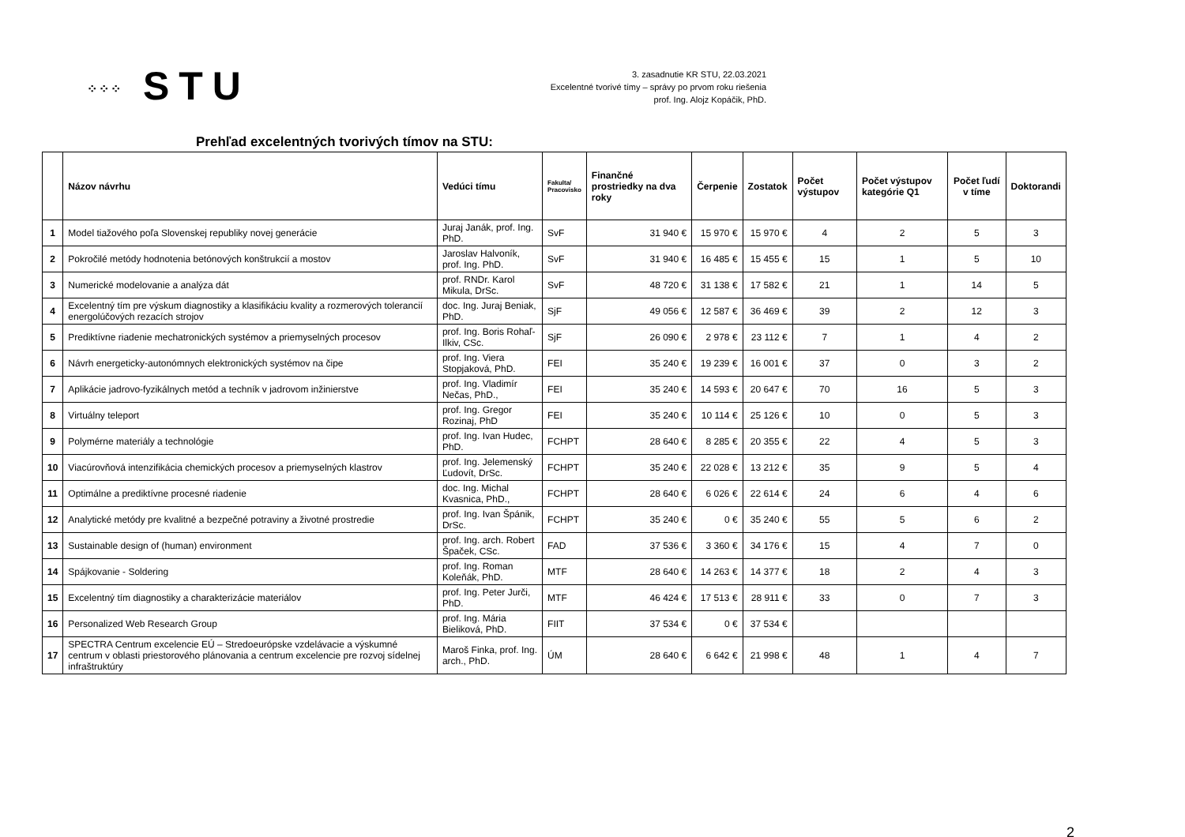⁘⁘⁘ STU
3. zasadnutie KR STU, 22.03.2021
Excelentné tvorivé tímy – správy po prvom roku riešenia
prof. Ing. Alojz Kopáčik, PhD.
Prehľad excelentných tvorivých tímov na STU:
| | Názov návrhu | Vedúci tímu | Fakulta/ Pracovisko | Finančné prostriedky na dva roky | Čerpenie | Zostatok | Počet výstupov | Počet výstupov kategórie Q1 | Počet ľudí v tíme | Doktorandi |
| --- | --- | --- | --- | --- | --- | --- | --- | --- | --- | --- |
| 1 | Model tiažového poľa Slovenskej republiky novej generácie | Juraj Janák, prof. Ing. PhD. | SvF | 31 940 € | 15 970 € | 15 970 € | 4 | 2 | 5 | 3 |
| 2 | Pokročilé metódy hodnotenia betónových konštrukcií a mostov | Jaroslav Halvoník, prof. Ing. PhD. | SvF | 31 940 € | 16 485 € | 15 455 € | 15 | 1 | 5 | 10 |
| 3 | Numerické modelovanie a analýza dát | prof. RNDr. Karol Mikula, DrSc. | SvF | 48 720 € | 31 138 € | 17 582 € | 21 | 1 | 14 | 5 |
| 4 | Excelentný tím pre výskum diagnostiky a klasifikáciu kvality a rozmerových tolerancií energolúčových rezacích strojov | doc. Ing. Juraj Beniak, PhD. | SjF | 49 056 € | 12 587 € | 36 469 € | 39 | 2 | 12 | 3 |
| 5 | Prediktívne riadenie mechatronických systémov a priemyselných procesov | prof. Ing. Boris Rohaľ-Ilkiv, CSc. | SjF | 26 090 € | 2 978 € | 23 112 € | 7 | 1 | 4 | 2 |
| 6 | Návrh energeticky-autonómnych elektronických systémov na čipe | prof. Ing. Viera Stopjaková, PhD. | FEI | 35 240 € | 19 239 € | 16 001 € | 37 | 0 | 3 | 2 |
| 7 | Aplikácie jadrovo-fyzikálnych metód a techník v jadrovom inžinierstve | prof. Ing. Vladimír Nečas, PhD., | FEI | 35 240 € | 14 593 € | 20 647 € | 70 | 16 | 5 | 3 |
| 8 | Virtuálny teleport | prof. Ing. Gregor Rozinaj, PhD | FEI | 35 240 € | 10 114 € | 25 126 € | 10 | 0 | 5 | 3 |
| 9 | Polymérne materiály a technológie | prof. Ing. Ivan Hudec, PhD. | FCHPT | 28 640 € | 8 285 € | 20 355 € | 22 | 4 | 5 | 3 |
| 10 | Viacúrovňová intenzifikácia chemických procesov a priemyselných klastrov | prof. Ing. Jelemenský Ľudovít, DrSc. | FCHPT | 35 240 € | 22 028 € | 13 212 € | 35 | 9 | 5 | 4 |
| 11 | Optimálne a prediktívne procesné riadenie | doc. Ing. Michal Kvasnica, PhD., | FCHPT | 28 640 € | 6 026 € | 22 614 € | 24 | 6 | 4 | 6 |
| 12 | Analytické metódy pre kvalitné a bezpečné potraviny a životné prostredie | prof. Ing. Ivan Špánik, DrSc. | FCHPT | 35 240 € | 0 € | 35 240 € | 55 | 5 | 6 | 2 |
| 13 | Sustainable design of (human) environment | prof. Ing. arch. Robert Špaček, CSc. | FAD | 37 536 € | 3 360 € | 34 176 € | 15 | 4 | 7 | 0 |
| 14 | Spájkovanie - Soldering | prof. Ing. Roman Koleňák, PhD. | MTF | 28 640 € | 14 263 € | 14 377 € | 18 | 2 | 4 | 3 |
| 15 | Excelentný tím diagnostiky a charakterizácie materiálov | prof. Ing. Peter Jurči, PhD. | MTF | 46 424 € | 17 513 € | 28 911 € | 33 | 0 | 7 | 3 |
| 16 | Personalized Web Research Group | prof. Ing. Mária Bieliková, PhD. | FIIT | 37 534 € | 0 € | 37 534 € | | | | |
| 17 | SPECTRA Centrum excelencie EÚ – Stredoeurópske vzdelávacie a výskumné centrum v oblasti priestorového plánovania a centrum excelencie pre rozvoj sídelnej infraštruktúry | Maroš Finka, prof. Ing. arch., PhD. | ÚM | 28 640 € | 6 642 € | 21 998 € | 48 | 1 | 4 | 7 |
2